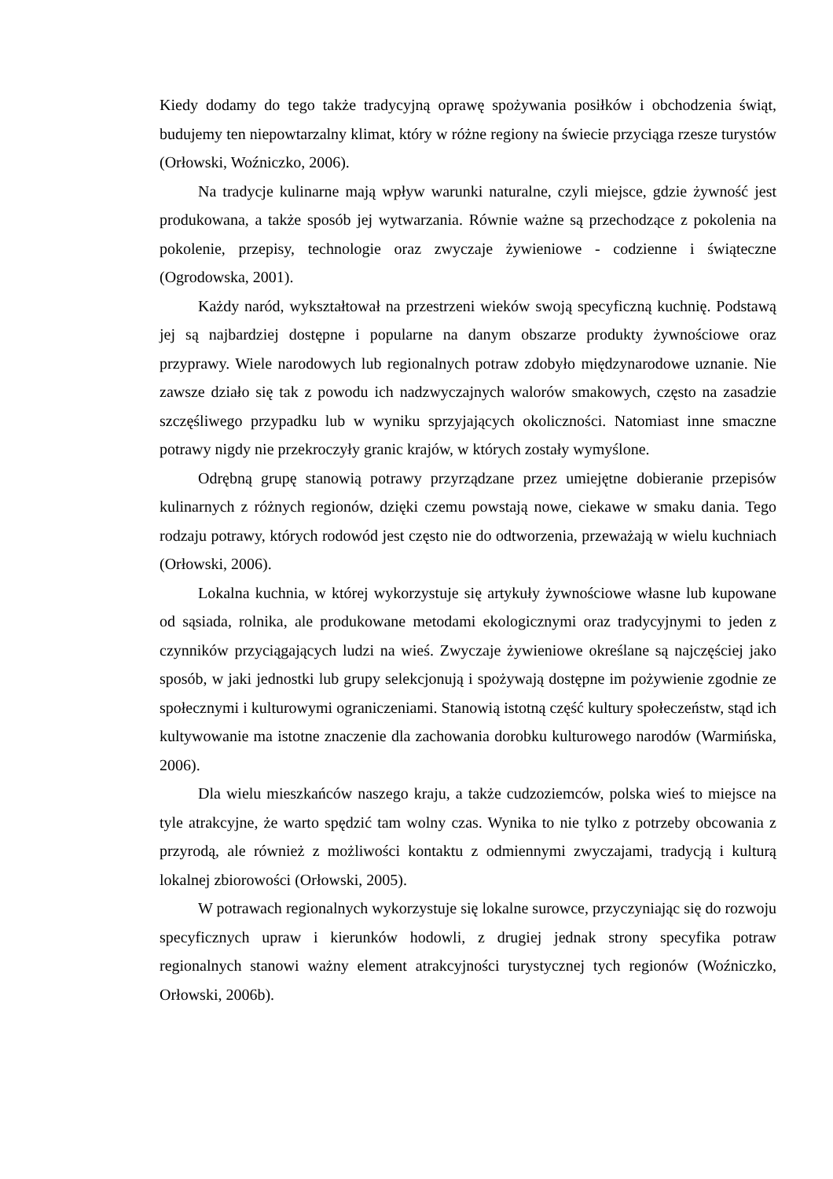Kiedy dodamy do tego także tradycyjną oprawę spożywania posiłków i obchodzenia świąt, budujemy ten niepowtarzalny klimat, który w różne regiony na świecie przyciąga rzesze turystów (Orłowski, Woźniczko, 2006).
Na tradycje kulinarne mają wpływ warunki naturalne, czyli miejsce, gdzie żywność jest produkowana, a także sposób jej wytwarzania. Równie ważne są przechodzące z pokolenia na pokolenie, przepisy, technologie oraz zwyczaje żywieniowe - codzienne i świąteczne (Ogrodowska, 2001).
Każdy naród, wykształtował na przestrzeni wieków swoją specyficzną kuchnię. Podstawą jej są najbardziej dostępne i popularne na danym obszarze produkty żywnościowe oraz przyprawy. Wiele narodowych lub regionalnych potraw zdobyło międzynarodowe uznanie. Nie zawsze działo się tak z powodu ich nadzwyczajnych walorów smakowych, często na zasadzie szczęśliwego przypadku lub w wyniku sprzyjających okoliczności. Natomiast inne smaczne potrawy nigdy nie przekroczyły granic krajów, w których zostały wymyślone.
Odrębną grupę stanowią potrawy przyrządzane przez umiejętne dobieranie przepisów kulinarnych z różnych regionów, dzięki czemu powstają nowe, ciekawe w smaku dania. Tego rodzaju potrawy, których rodowód jest często nie do odtworzenia, przeważają w wielu kuchniach (Orłowski, 2006).
Lokalna kuchnia, w której wykorzystuje się artykuły żywnościowe własne lub kupowane od sąsiada, rolnika, ale produkowane metodami ekologicznymi oraz tradycyjnymi to jeden z czynników przyciągających ludzi na wieś. Zwyczaje żywieniowe określane są najczęściej jako sposób, w jaki jednostki lub grupy selekcjonują i spożywają dostępne im pożywienie zgodnie ze społecznymi i kulturowymi ograniczeniami. Stanowią istotną część kultury społeczeństw, stąd ich kultywowanie ma istotne znaczenie dla zachowania dorobku kulturowego narodów (Warmińska, 2006).
Dla wielu mieszkańców naszego kraju, a także cudzoziemców, polska wieś to miejsce na tyle atrakcyjne, że warto spędzić tam wolny czas. Wynika to nie tylko z potrzeby obcowania z przyrodą, ale również z możliwości kontaktu z odmiennymi zwyczajami, tradycją i kulturą lokalnej zbiorowości (Orłowski, 2005).
W potrawach regionalnych wykorzystuje się lokalne surowce, przyczyniając się do rozwoju specyficznych upraw i kierunków hodowli, z drugiej jednak strony specyfika potraw regionalnych stanowi ważny element atrakcyjności turystycznej tych regionów (Woźniczko, Orłowski, 2006b).